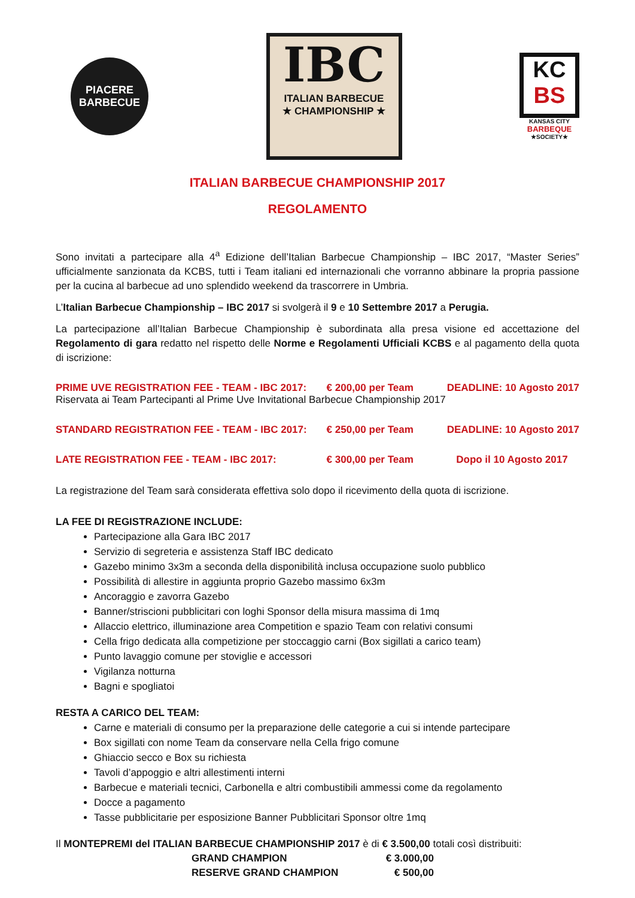PIACERE
BARBECUE
IBC
ITALIAN BARBECUE
★ CHAMPIONSHIP ★
KC
BS
KANSAS CITY
BARBEQUE
★SOCIETY★
ITALIAN BARBECUE CHAMPIONSHIP 2017
REGOLAMENTO
Sono invitati a partecipare alla 4<sup>a</sup> Edizione dell’Italian Barbecue Championship – IBC 2017, “Master Series” ufficialmente sanzionata da KCBS, tutti i Team italiani ed internazionali che vorranno abbinare la propria passione per la cucina al barbecue ad uno splendido weekend da trascorrere in Umbria.
L’Italian Barbecue Championship – IBC 2017 si svolgerà il 9 e 10 Settembre 2017 a Perugia.
La partecipazione all’Italian Barbecue Championship è subordinata alla presa visione ed accettazione del Regolamento di gara redatto nel rispetto delle Norme e Regolamenti Ufficiali KCBS e al pagamento della quota di iscrizione:
| PRIME UVE REGISTRATION FEE - TEAM - IBC 2017: | € 200,00 per Team | DEADLINE: 10 Agosto 2017 |
| Riservata ai Team Partecipanti al Prime Uve Invitational Barbecue Championship 2017 | | |
| STANDARD REGISTRATION FEE - TEAM - IBC 2017: | € 250,00 per Team | DEADLINE: 10 Agosto 2017 |
| LATE REGISTRATION FEE - TEAM - IBC 2017: | € 300,00 per Team | Dopo il 10 Agosto 2017 |
La registrazione del Team sarà considerata effettiva solo dopo il ricevimento della quota di iscrizione.
LA FEE DI REGISTRAZIONE INCLUDE:
Partecipazione alla Gara IBC 2017
Servizio di segreteria e assistenza Staff IBC dedicato
Gazebo minimo 3x3m a seconda della disponibilità inclusa occupazione suolo pubblico
Possibilità di allestire in aggiunta proprio Gazebo massimo 6x3m
Ancoraggio e zavorra Gazebo
Banner/striscioni pubblicitari con loghi Sponsor della misura massima di 1mq
Allaccio elettrico, illuminazione area Competition e spazio Team con relativi consumi
Cella frigo dedicata alla competizione per stoccaggio carni (Box sigillati a carico team)
Punto lavaggio comune per stoviglie e accessori
Vigilanza notturna
Bagni e spogliatoi
RESTA A CARICO DEL TEAM:
Carne e materiali di consumo per la preparazione delle categorie a cui si intende partecipare
Box sigillati con nome Team da conservare nella Cella frigo comune
Ghiaccio secco e Box su richiesta
Tavoli d’appoggio e altri allestimenti interni
Barbecue e materiali tecnici, Carbonella e altri combustibili ammessi come da regolamento
Docce a pagamento
Tasse pubblicitarie per esposizione Banner Pubblicitari Sponsor oltre 1mq
Il MONTEPREMI del ITALIAN BARBECUE CHAMPIONSHIP 2017 è di € 3.500,00 totali così distribuiti:
| GRAND CHAMPION | € 3.000,00 |
| RESERVE GRAND CHAMPION | € 500,00 |